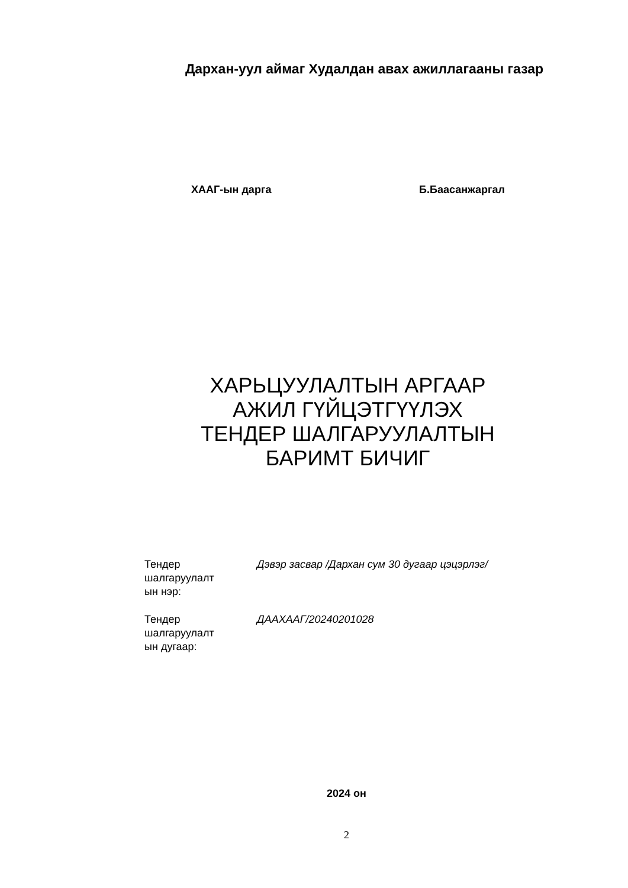Дархан-уул аймаг Худалдан авах ажиллагааны газар
ХААГ-ын дарга Б.Баасанжаргал
ХАРЬЦУУЛАЛТЫН АРГААР
АЖИЛ ГҮЙЦЭТГҮҮЛЭХ
ТЕНДЕР ШАЛГАРУУЛАЛТЫН
БАРИМТ БИЧИГ
Тендер
шалгаруулалт
ын нэр:
Дэвэр засвар /Дархан сум 30 дугаар цэцэрлэг/
Тендер
шалгаруулалт
ын дугаар:
ДААХААГ/20240201028
2024 он
2